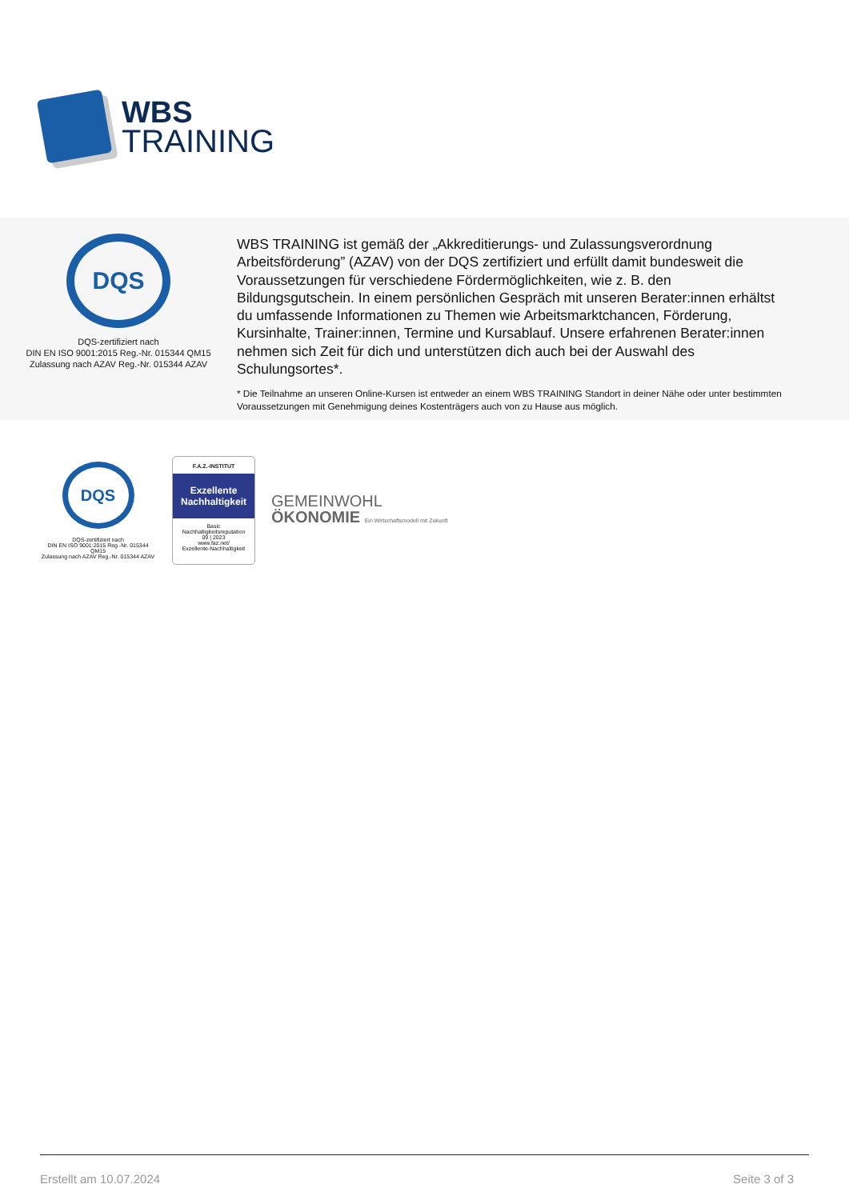WBS
TRAINING
DQS
DQS-zertifiziert nach
DIN EN ISO 9001:2015 Reg.-Nr. 015344 QM15
Zulassung nach AZAV Reg.-Nr. 015344 AZAV
WBS TRAINING ist gemäß der „Akkreditierungs- und Zulassungsverordnung Arbeitsförderung” (AZAV) von der DQS zertifiziert und erfüllt damit bundesweit die Voraussetzungen für verschiedene Fördermöglichkeiten, wie z. B. den Bildungsgutschein. In einem persönlichen Gespräch mit unseren Berater:innen erhältst du umfassende Informationen zu Themen wie Arbeitsmarktchancen, Förderung, Kursinhalte, Trainer:innen, Termine und Kursablauf. Unsere erfahrenen Berater:innen nehmen sich Zeit für dich und unterstützen dich auch bei der Auswahl des Schulungsortes*.
* Die Teilnahme an unseren Online-Kursen ist entweder an einem WBS TRAINING Standort in deiner Nähe oder unter bestimmten Voraussetzungen mit Genehmigung deines Kostenträgers auch von zu Hause aus möglich.
DQS
DQS-zertifiziert nach
DIN EN ISO 9001:2015 Reg.-Nr. 015344 QM15
Zulassung nach AZAV Reg.-Nr. 015344 AZAV
F.A.Z.-INSTITUT
Exzellente Nachhaltigkeit
Basic
Nachhaltigkeitsreputation
09 | 2023
www.faz.net/
Exzellente-Nachhaltigkeit
GEMEINWOHL
ÖKONOMIE Ein Wirtschaftsmodell mit Zukunft
Erstellt am 10.07.2024 Seite 3 of 3